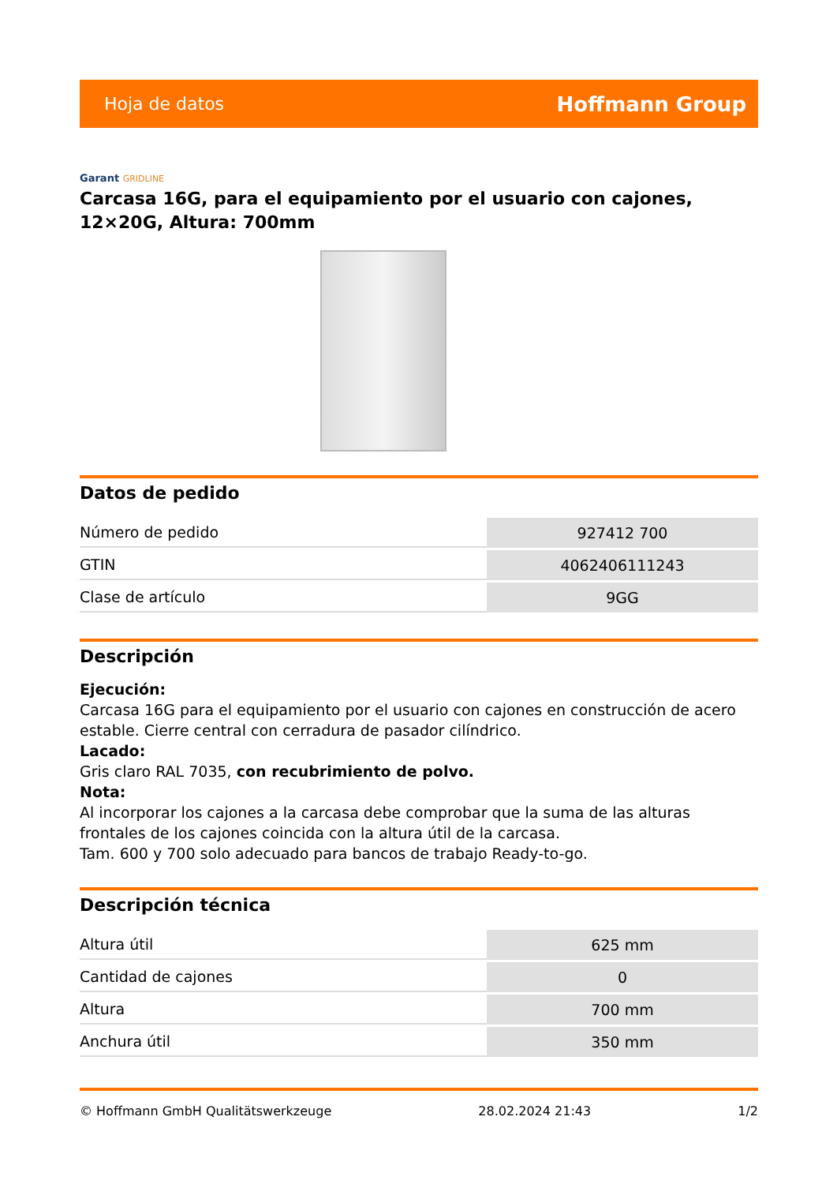Hoja de datos Hoffmann Group
Garant GRIDLINE
Carcasa 16G, para el equipamiento por el usuario con cajones, 12×20G, Altura: 700mm
Datos de pedido
| Número de pedido | 927412 700 |
| GTIN | 4062406111243 |
| Clase de artículo | 9GG |
Descripción
Ejecución:
Carcasa 16G para el equipamiento por el usuario con cajones en construcción de acero estable. Cierre central con cerradura de pasador cilíndrico.
Lacado:
Gris claro RAL 7035, con recubrimiento de polvo.
Nota:
Al incorporar los cajones a la carcasa debe comprobar que la suma de las alturas frontales de los cajones coincida con la altura útil de la carcasa.
Tam. 600 y 700 solo adecuado para bancos de trabajo Ready-to-go.
Descripción técnica
| Altura útil | 625 mm |
| Cantidad de cajones | 0 |
| Altura | 700 mm |
| Anchura útil | 350 mm |
© Hoffmann GmbH Qualitätswerkzeuge 28.02.2024 21:43 1/2